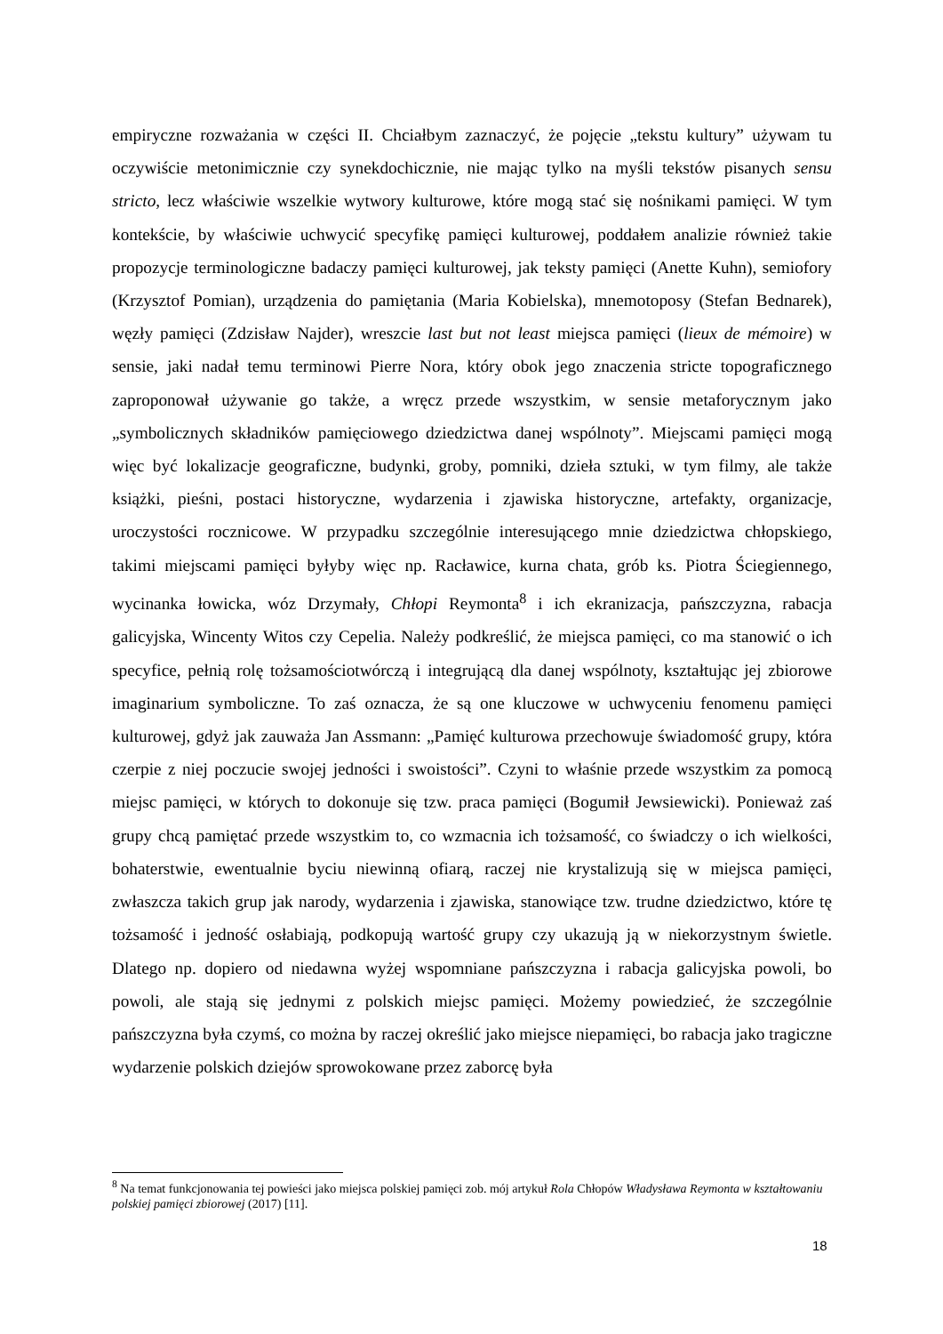empiryczne rozważania w części II. Chciałbym zaznaczyć, że pojęcie „tekstu kultury” używam tu oczywiście metonimicznie czy synekdochicznie, nie mając tylko na myśli tekstów pisanych sensu stricto, lecz właściwie wszelkie wytwory kulturowe, które mogą stać się nośnikami pamięci. W tym kontekście, by właściwie uchwycić specyfikę pamięci kulturowej, poddałem analizie również takie propozycje terminologiczne badaczy pamięci kulturowej, jak teksty pamięci (Anette Kuhn), semiofory (Krzysztof Pomian), urządzenia do pamiętania (Maria Kobielska), mnemotoposy (Stefan Bednarek), węzły pamięci (Zdzisław Najder), wreszcie last but not least miejsca pamięci (lieux de mémoire) w sensie, jaki nadał temu terminowi Pierre Nora, który obok jego znaczenia stricte topograficznego zaproponował używanie go także, a wręcz przede wszystkim, w sensie metaforycznym jako „symbolicznych składników pamięciowego dziedzictwa danej wspólnoty”. Miejscami pamięci mogą więc być lokalizacje geograficzne, budynki, groby, pomniki, dzieła sztuki, w tym filmy, ale także książki, pieśni, postaci historyczne, wydarzenia i zjawiska historyczne, artefakty, organizacje, uroczystości rocznicowe. W przypadku szczególnie interesującego mnie dziedzictwa chłopskiego, takimi miejscami pamięci byłyby więc np. Racławice, kurna chata, grób ks. Piotra Ściegiennego, wycinanka łowicka, wóz Drzymały, Chłopi Reymonta<sup>8</sup> i ich ekranizacja, pańszczyzna, rabacja galicyjska, Wincenty Witos czy Cepelia. Należy podkreślić, że miejsca pamięci, co ma stanowić o ich specyfice, pełnią rolę tożsamościotwórczą i integrującą dla danej wspólnoty, kształtując jej zbiorowe imaginarium symboliczne. To zaś oznacza, że są one kluczowe w uchwyceniu fenomenu pamięci kulturowej, gdyż jak zauważa Jan Assmann: „Pamięć kulturowa przechowuje świadomość grupy, która czerpie z niej poczucie swojej jedności i swoistości”. Czyni to właśnie przede wszystkim za pomocą miejsc pamięci, w których to dokonuje się tzw. praca pamięci (Bogumił Jewsiewicki). Ponieważ zaś grupy chcą pamiętać przede wszystkim to, co wzmacnia ich tożsamość, co świadczy o ich wielkości, bohaterstwie, ewentualnie byciu niewinną ofiarą, raczej nie krystalizują się w miejsca pamięci, zwłaszcza takich grup jak narody, wydarzenia i zjawiska, stanowiące tzw. trudne dziedzictwo, które tę tożsamość i jedność osłabiają, podkopują wartość grupy czy ukazują ją w niekorzystnym świetle. Dlatego np. dopiero od niedawna wyżej wspomniane pańszczyzna i rabacja galicyjska powoli, bo powoli, ale stają się jednymi z polskich miejsc pamięci. Możemy powiedzieć, że szczególnie pańszczyzna była czymś, co można by raczej określić jako miejsce niepamięci, bo rabacja jako tragiczne wydarzenie polskich dziejów sprowokowane przez zaborcę była
<sup>8</sup> Na temat funkcjonowania tej powieści jako miejsca polskiej pamięci zob. mój artykuł Rola Chłopów Władysława Reymonta w kształtowaniu polskiej pamięci zbiorowej (2017) [11].
18